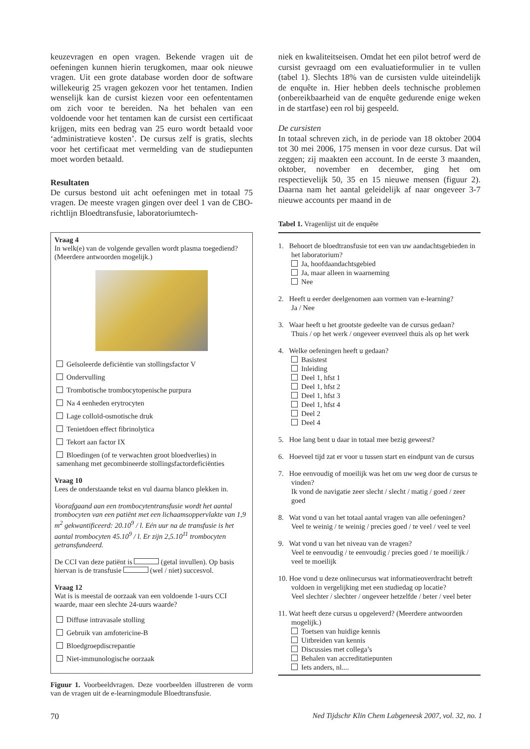keuzevragen en open vragen. Bekende vragen uit de oefeningen kunnen hierin terugkomen, maar ook nieuwe vragen. Uit een grote database worden door de software willekeurig 25 vragen gekozen voor het tentamen. Indien wenselijk kan de cursist kiezen voor een oefententamen om zich voor te bereiden. Na het behalen van een voldoende voor het tentamen kan de cursist een certificaat krijgen, mits een bedrag van 25 euro wordt betaald voor ‘administratieve kosten’. De cursus zelf is gratis, slechts voor het certificaat met vermelding van de studiepunten moet worden betaald.
Resultaten
De cursus bestond uit acht oefeningen met in totaal 75 vragen. De meeste vragen gingen over deel 1 van de CBO-richtlijn Bloedtransfusie, laboratoriumtech-
Vraag 4
In welk(e) van de volgende gevallen wordt plasma toegediend? (Meerdere antwoorden mogelijk.)
Geïsoleerde deficiëntie van stollingsfactor V
Ondervulling
Trombotische trombocytopenische purpura
Na 4 eenheden erytrocyten
Lage colloïd-osmotische druk
Tenietdoen effect fibrinolytica
Tekort aan factor IX
Bloedingen (of te verwachten groot bloedverlies) in samenhang met gecombineerde stollingsfactordeficiënties
Vraag 10
Lees de onderstaande tekst en vul daarna blanco plekken in.
Voorafgaand aan een trombocytentransfusie wordt het aantal trombocyten van een patiënt met een lichaamsoppervlakte van 1,9 m<sup>2</sup> gekwantificeerd: 20.10<sup>9</sup> / l. Eén uur na de transfusie is het aantal trombocyten 45.10<sup>9</sup> / l. Er zijn 2,5.10<sup>11</sup> trombocyten getransfundeerd.
De CCI van deze patiënt is (getal invullen). Op basis hiervan is de transfusie (wel / niet) succesvol.
Vraag 12
Wat is is meestal de oorzaak van een voldoende 1-uurs CCI waarde, maar een slechte 24-uurs waarde?
Diffuse intravasale stolling
Gebruik van amfotericine-B
Bloedgroepdiscrepantie
Niet-immunologische oorzaak
Figuur 1. Voorbeeldvragen. Deze voorbeelden illustreren de vorm van de vragen uit de e-learningmodule Bloedtransfusie.
niek en kwaliteitseisen. Omdat het een pilot betrof werd de cursist gevraagd om een evaluatieformulier in te vullen (tabel 1). Slechts 18% van de cursisten vulde uiteindelijk de enquête in. Hier hebben deels technische problemen (onbereikbaarheid van de enquête gedurende enige weken in de startfase) een rol bij gespeeld.
De cursisten
In totaal schreven zich, in de periode van 18 oktober 2004 tot 30 mei 2006, 175 mensen in voor deze cursus. Dat wil zeggen; zij maakten een account. In de eerste 3 maanden, oktober, november en december, ging het om respectievelijk 50, 35 en 15 nieuwe mensen (figuur 2). Daarna nam het aantal geleidelijk af naar ongeveer 3-7 nieuwe accounts per maand in de
Tabel 1. Vragenlijst uit de enquête
1. Behoort de bloedtransfusie tot een van uw aandachtsgebieden in het laboratorium?
Ja, hoofdaandachtsgebied
Ja, maar alleen in waarneming
Nee
2. Heeft u eerder deelgenomen aan vormen van e-learning?
Ja / Nee
3. Waar heeft u het grootste gedeelte van de cursus gedaan?
Thuis / op het werk / ongeveer evenveel thuis als op het werk
4. Welke oefeningen heeft u gedaan?
Basistest
Inleiding
Deel 1, hfst 1
Deel 1, hfst 2
Deel 1, hfst 3
Deel 1, hfst 4
Deel 2
Deel 4
5. Hoe lang bent u daar in totaal mee bezig geweest?
6. Hoeveel tijd zat er voor u tussen start en eindpunt van de cursus
7. Hoe eenvoudig of moeilijk was het om uw weg door de cursus te vinden?
Ik vond de navigatie zeer slecht / slecht / matig / goed / zeer goed
8. Wat vond u van het totaal aantal vragen van alle oefeningen?
Veel te weinig / te weinig / precies goed / te veel / veel te veel
9. Wat vond u van het niveau van de vragen?
Veel te eenvoudig / te eenvoudig / precies goed / te moeilijk / veel te moeilijk
10. Hoe vond u deze onlinecursus wat informatieoverdracht betreft voldoen in vergelijking met een studiedag op locatie?
Veel slechter / slechter / ongeveer hetzelfde / beter / veel beter
11. Wat heeft deze cursus u opgeleverd? (Meerdere antwoorden mogelijk.)
Toetsen van huidige kennis
Uitbreiden van kennis
Discussies met collega’s
Behalen van accreditatiepunten
Iets anders, nl....
70
Ned Tijdschr Klin Chem Labgeneesk 2007, vol. 32, no. 1